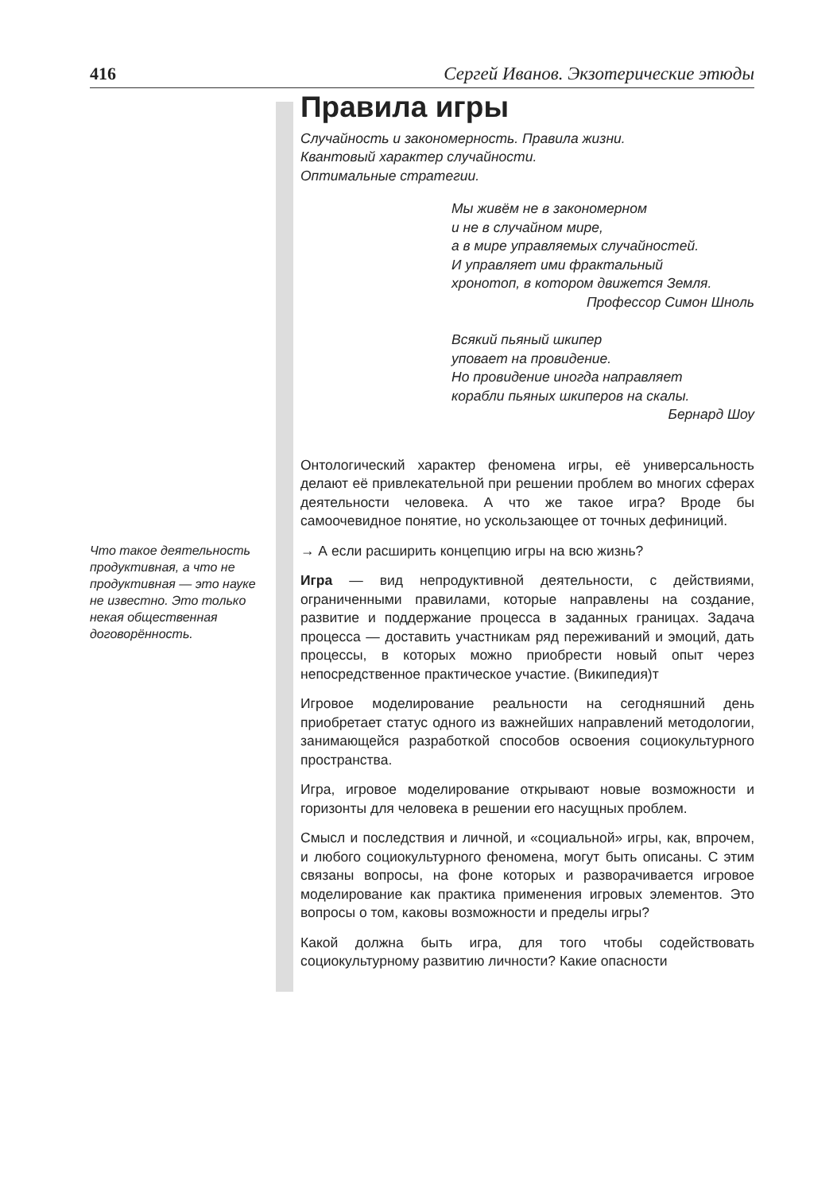416 Сергей Иванов. Экзотерические этюды
Правила игры
Случайность и закономерность. Правила жизни.
Квантовый характер случайности.
Оптимальные стратегии.
Мы живём не в закономерном
и не в случайном мире,
а в мире управляемых случайностей.
И управляет ими фрактальный
хронотоп, в котором движется Земля.
Профессор Симон Шноль
Всякий пьяный шкипер
уповает на провидение.
Но провидение иногда направляет
корабли пьяных шкиперов на скалы.
Бернард Шоу
Онтологический характер феномена игры, её универсальность делают её привлекательной при решении проблем во многих сферах деятельности человека. А что же такое игра? Вроде бы самоочевидное понятие, но ускользающее от точных дефиниций.
Что такое деятельность продуктивная, а что не продуктивная — это науке не известно. Это только некая общественная договорённость.
→ А если расширить концепцию игры на всю жизнь?
Игра — вид непродуктивной деятельности, с действиями, ограниченными правилами, которые направлены на создание, развитие и поддержание процесса в заданных границах. Задача процесса — доставить участникам ряд переживаний и эмоций, дать процессы, в которых можно приобрести новый опыт через непосредственное практическое участие. (Википедия)т
Игровое моделирование реальности на сегодняшний день приобретает статус одного из важнейших направлений методологии, занимающейся разработкой способов освоения социокультурного пространства.
Игра, игровое моделирование открывают новые возможности и горизонты для человека в решении его насущных проблем.
Смысл и последствия и личной, и «социальной» игры, как, впрочем, и любого социокультурного феномена, могут быть описаны. С этим связаны вопросы, на фоне которых и разворачивается игровое моделирование как практика применения игровых элементов. Это вопросы о том, каковы возможности и пределы игры?
Какой должна быть игра, для того чтобы содействовать социокультурному развитию личности? Какие опасности